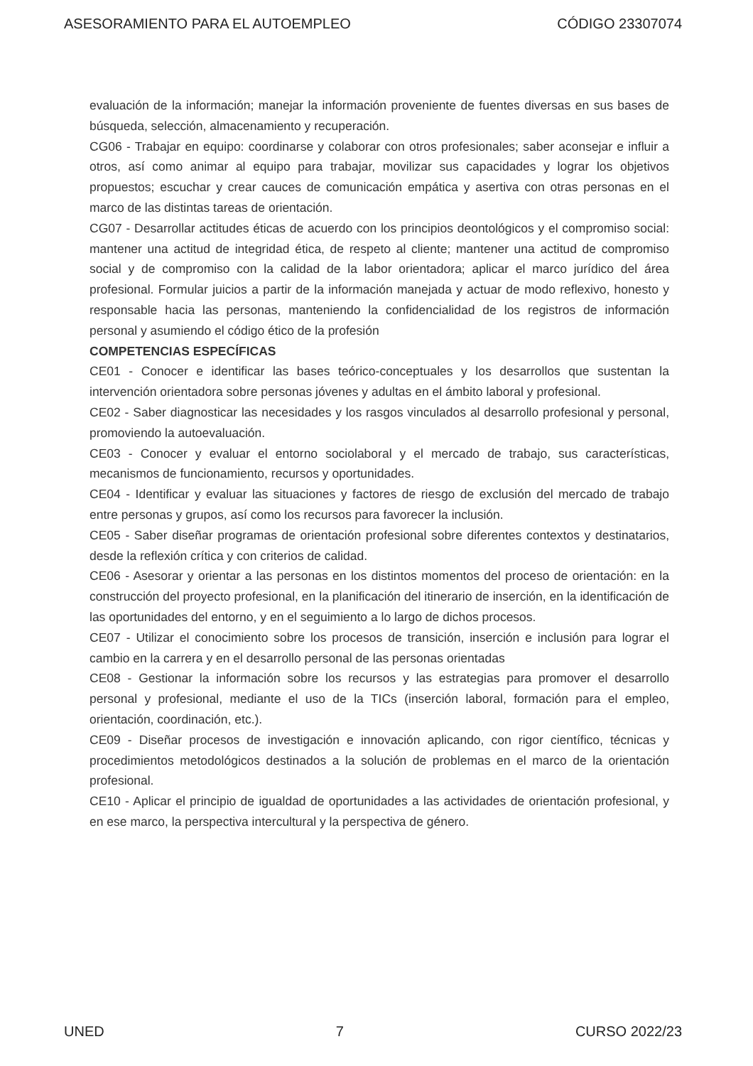ASESORAMIENTO PARA EL AUTOEMPLEO CÓDIGO 23307074
evaluación de la información; manejar la información proveniente de fuentes diversas en sus bases de búsqueda, selección, almacenamiento y recuperación.
CG06 - Trabajar en equipo: coordinarse y colaborar con otros profesionales; saber aconsejar e influir a otros, así como animar al equipo para trabajar, movilizar sus capacidades y lograr los objetivos propuestos; escuchar y crear cauces de comunicación empática y asertiva con otras personas en el marco de las distintas tareas de orientación.
CG07 - Desarrollar actitudes éticas de acuerdo con los principios deontológicos y el compromiso social: mantener una actitud de integridad ética, de respeto al cliente; mantener una actitud de compromiso social y de compromiso con la calidad de la labor orientadora; aplicar el marco jurídico del área profesional. Formular juicios a partir de la información manejada y actuar de modo reflexivo, honesto y responsable hacia las personas, manteniendo la confidencialidad de los registros de información personal y asumiendo el código ético de la profesión
COMPETENCIAS ESPECÍFICAS
CE01 - Conocer e identificar las bases teórico-conceptuales y los desarrollos que sustentan la intervención orientadora sobre personas jóvenes y adultas en el ámbito laboral y profesional.
CE02 - Saber diagnosticar las necesidades y los rasgos vinculados al desarrollo profesional y personal, promoviendo la autoevaluación.
CE03 - Conocer y evaluar el entorno sociolaboral y el mercado de trabajo, sus características, mecanismos de funcionamiento, recursos y oportunidades.
CE04 - Identificar y evaluar las situaciones y factores de riesgo de exclusión del mercado de trabajo entre personas y grupos, así como los recursos para favorecer la inclusión.
CE05 - Saber diseñar programas de orientación profesional sobre diferentes contextos y destinatarios, desde la reflexión crítica y con criterios de calidad.
CE06 - Asesorar y orientar a las personas en los distintos momentos del proceso de orientación: en la construcción del proyecto profesional, en la planificación del itinerario de inserción, en la identificación de las oportunidades del entorno, y en el seguimiento a lo largo de dichos procesos.
CE07 - Utilizar el conocimiento sobre los procesos de transición, inserción e inclusión para lograr el cambio en la carrera y en el desarrollo personal de las personas orientadas
CE08 - Gestionar la información sobre los recursos y las estrategias para promover el desarrollo personal y profesional, mediante el uso de la TICs (inserción laboral, formación para el empleo, orientación, coordinación, etc.).
CE09 - Diseñar procesos de investigación e innovación aplicando, con rigor científico, técnicas y procedimientos metodológicos destinados a la solución de problemas en el marco de la orientación profesional.
CE10 - Aplicar el principio de igualdad de oportunidades a las actividades de orientación profesional, y en ese marco, la perspectiva intercultural y la perspectiva de género.
UNED 7 CURSO 2022/23